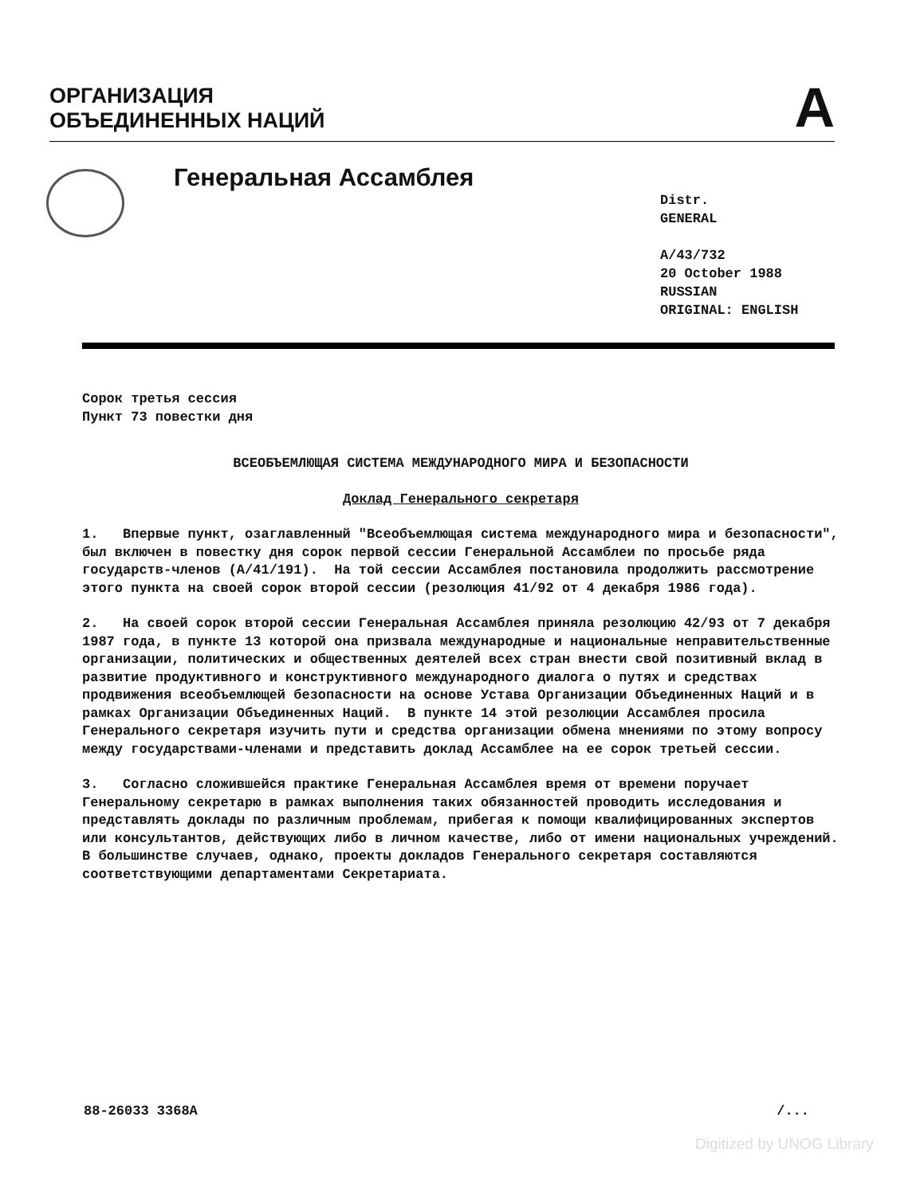ОРГАНИЗАЦИЯ
ОБЪЕДИНЕННЫХ НАЦИЙ
A
Генеральная Ассамблея
Distr.
GENERAL
A/43/732
20 October 1988
RUSSIAN
ORIGINAL: ENGLISH
Сорок третья сессия
Пункт 73 повестки дня
ВСЕОБЪЕМЛЮЩАЯ СИСТЕМА МЕЖДУНАРОДНОГО МИРА И БЕЗОПАСНОСТИ
Доклад Генерального секретаря
1. Впервые пункт, озаглавленный "Всеобъемлющая система международного мира и безопасности", был включен в повестку дня сорок первой сессии Генеральной Ассамблеи по просьбе ряда государств-членов (A/41/191). На той сессии Ассамблея постановила продолжить рассмотрение этого пункта на своей сорок второй сессии (резолюция 41/92 от 4 декабря 1986 года).
2. На своей сорок второй сессии Генеральная Ассамблея приняла резолюцию 42/93 от 7 декабря 1987 года, в пункте 13 которой она призвала международные и национальные неправительственные организации, политических и общественных деятелей всех стран внести свой позитивный вклад в развитие продуктивного и конструктивного международного диалога о путях и средствах продвижения всеобъемлющей безопасности на основе Устава Организации Объединенных Наций и в рамках Организации Объединенных Наций. В пункте 14 этой резолюции Ассамблея просила Генерального секретаря изучить пути и средства организации обмена мнениями по этому вопросу между государствами-членами и представить доклад Ассамблее на ее сорок третьей сессии.
3. Согласно сложившейся практике Генеральная Ассамблея время от времени поручает Генеральному секретарю в рамках выполнения таких обязанностей проводить исследования и представлять доклады по различным проблемам, прибегая к помощи квалифицированных экспертов или консультантов, действующих либо в личном качестве, либо от имени национальных учреждений. В большинстве случаев, однако, проекты докладов Генерального секретаря составляются соответствующими департаментами Секретариата.
88-26033 3368A /...
Digitized by UNOG Library